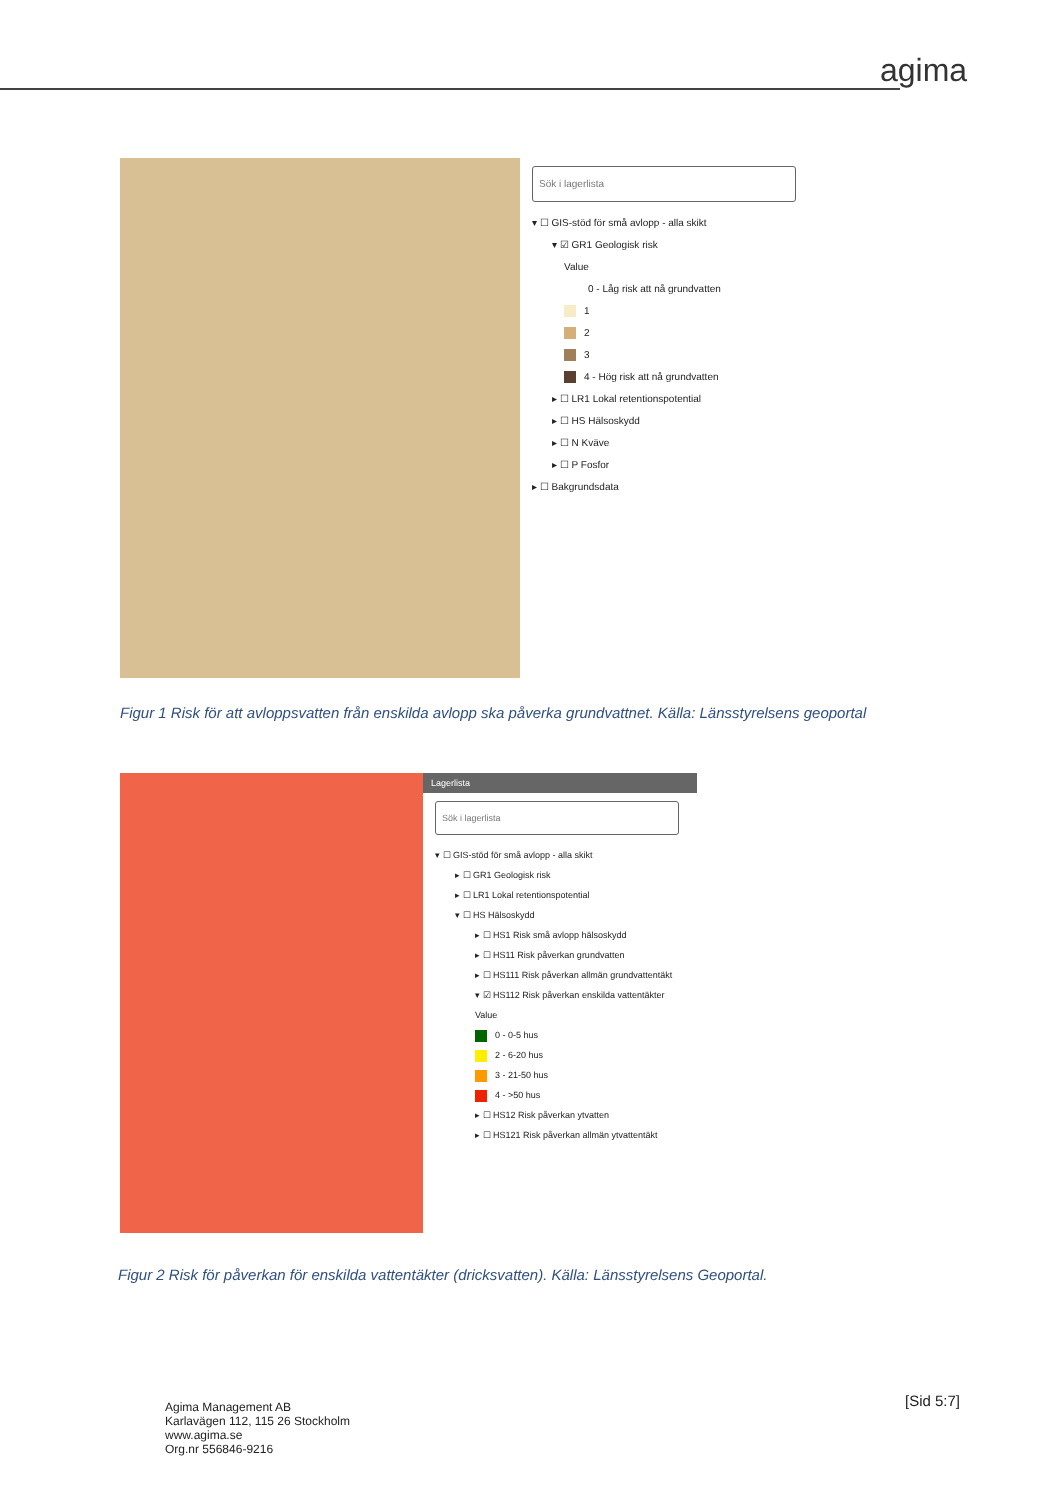agima
Sök i lagerlista
▾ ☐ GIS-stöd för små avlopp - alla skikt
▾ ☑ GR1 Geologisk risk
Value
0 - Låg risk att nå grundvatten
1
2
3
4 - Hög risk att nå grundvatten
▸ ☐ LR1 Lokal retentionspotential
▸ ☐ HS Hälsoskydd
▸ ☐ N Kväve
▸ ☐ P Fosfor
▸ ☐ Bakgrundsdata
Figur 1 Risk för att avloppsvatten från enskilda avlopp ska påverka grundvattnet. Källa: Länsstyrelsens geoportal
Lagerlista
Sök i lagerlista
▾ ☐ GIS-stöd för små avlopp - alla skikt
▸ ☐ GR1 Geologisk risk
▸ ☐ LR1 Lokal retentionspotential
▾ ☐ HS Hälsoskydd
▸ ☐ HS1 Risk små avlopp hälsoskydd
▸ ☐ HS11 Risk påverkan grundvatten
▸ ☐ HS111 Risk påverkan allmän grundvattentäkt
▾ ☑ HS112 Risk påverkan enskilda vattentäkter
Value
0 - 0-5 hus
2 - 6-20 hus
3 - 21-50 hus
4 - >50 hus
▸ ☐ HS12 Risk påverkan ytvatten
▸ ☐ HS121 Risk påverkan allmän ytvattentäkt
Figur 2 Risk för påverkan för enskilda vattentäkter (dricksvatten). Källa: Länsstyrelsens Geoportal.
Agima Management AB
Karlavägen 112, 115 26 Stockholm
www.agima.se
Org.nr 556846-9216
[Sid 5:7]